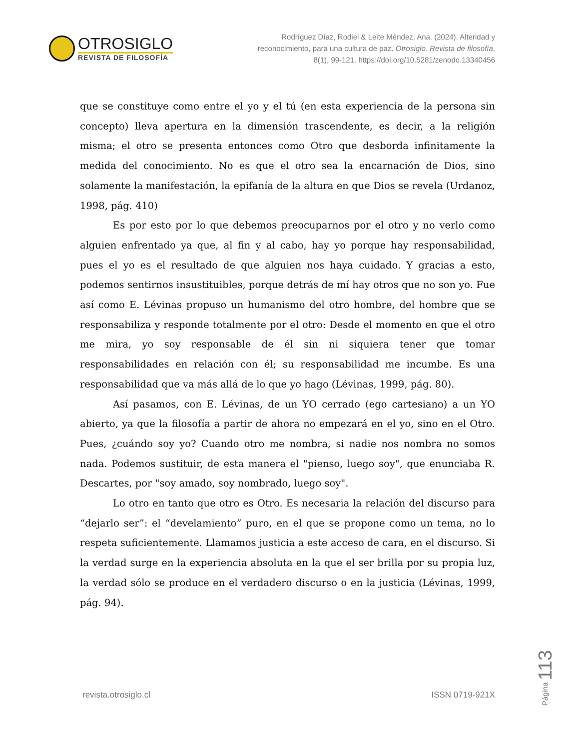OTROSIGLO
REVISTA DE FILOSOFÍA
Rodríguez Díaz, Rodiel & Leite Méndez, Ana. (2024). Alteridad y
reconocimiento, para una cultura de paz. Otrosiglo. Revista de filosofía,
8(1), 99-121. https://doi.org/10.5281/zenodo.13340456
que se constituye como entre el yo y el tú (en esta experiencia de la persona sin concepto) lleva apertura en la dimensión trascendente, es decir, a la religión misma; el otro se presenta entonces como Otro que desborda infinitamente la medida del conocimiento. No es que el otro sea la encarnación de Dios, sino solamente la manifestación, la epifanía de la altura en que Dios se revela (Urdanoz, 1998, pág. 410)
Es por esto por lo que debemos preocuparnos por el otro y no verlo como alguien enfrentado ya que, al fin y al cabo, hay yo porque hay responsabilidad, pues el yo es el resultado de que alguien nos haya cuidado. Y gracias a esto, podemos sentirnos insustituibles, porque detrás de mí hay otros que no son yo. Fue así como E. Lévinas propuso un humanismo del otro hombre, del hombre que se responsabiliza y responde totalmente por el otro: Desde el momento en que el otro me mira, yo soy responsable de él sin ni siquiera tener que tomar responsabilidades en relación con él; su responsabilidad me incumbe. Es una responsabilidad que va más allá de lo que yo hago (Lévinas, 1999, pág. 80).
Así pasamos, con E. Lévinas, de un YO cerrado (ego cartesiano) a un YO abierto, ya que la filosofía a partir de ahora no empezará en el yo, sino en el Otro. Pues, ¿cuándo soy yo? Cuando otro me nombra, si nadie nos nombra no somos nada. Podemos sustituir, de esta manera el "pienso, luego soy", que enunciaba R. Descartes, por "soy amado, soy nombrado, luego soy".
Lo otro en tanto que otro es Otro. Es necesaria la relación del discurso para “dejarlo ser”: el “develamiento” puro, en el que se propone como un tema, no lo respeta suficientemente. Llamamos justicia a este acceso de cara, en el discurso. Si la verdad surge en la experiencia absoluta en la que el ser brilla por su propia luz, la verdad sólo se produce en el verdadero discurso o en la justicia (Lévinas, 1999, pág. 94).
Página 113
revista.otrosiglo.cl ISSN 0719-921X